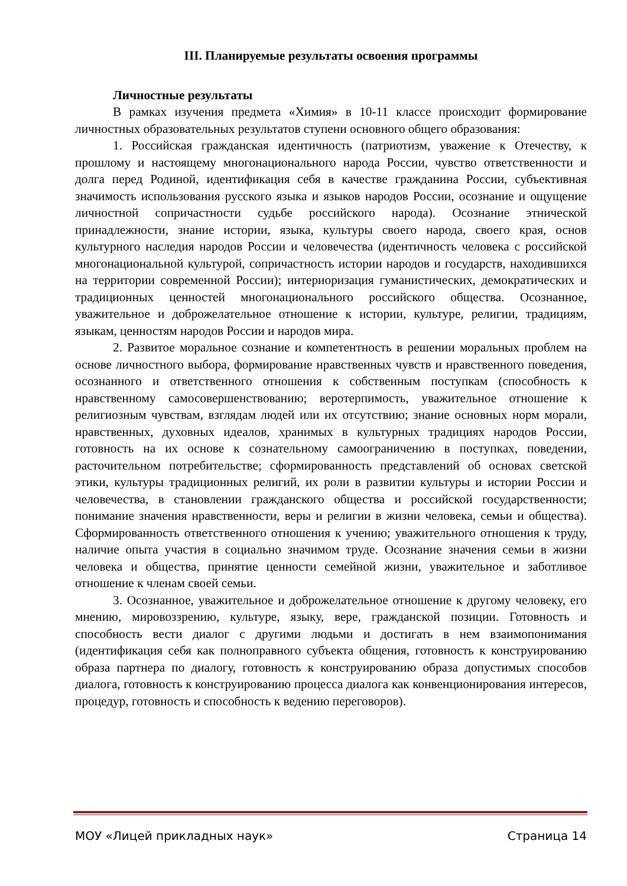III. Планируемые результаты освоения программы
Личностные результаты
В рамках изучения предмета «Химия» в 10-11 классе происходит формирование личностных образовательных результатов ступени основного общего образования:
1. Российская гражданская идентичность (патриотизм, уважение к Отечеству, к прошлому и настоящему многонационального народа России, чувство ответственности и долга перед Родиной, идентификация себя в качестве гражданина России, субъективная значимость использования русского языка и языков народов России, осознание и ощущение личностной сопричастности судьбе российского народа). Осознание этнической принадлежности, знание истории, языка, культуры своего народа, своего края, основ культурного наследия народов России и человечества (идентичность человека с российской многонациональной культурой, сопричастность истории народов и государств, находившихся на территории современной России); интериоризация гуманистических, демократических и традиционных ценностей многонационального российского общества. Осознанное, уважительное и доброжелательное отношение к истории, культуре, религии, традициям, языкам, ценностям народов России и народов мира.
2. Развитое моральное сознание и компетентность в решении моральных проблем на основе личностного выбора, формирование нравственных чувств и нравственного поведения, осознанного и ответственного отношения к собственным поступкам (способность к нравственному самосовершенствованию; веротерпимость, уважительное отношение к религиозным чувствам, взглядам людей или их отсутствию; знание основных норм морали, нравственных, духовных идеалов, хранимых в культурных традициях народов России, готовность на их основе к сознательному самоограничению в поступках, поведении, расточительном потребительстве; сформированность представлений об основах светской этики, культуры традиционных религий, их роли в развитии культуры и истории России и человечества, в становлении гражданского общества и российской государственности; понимание значения нравственности, веры и религии в жизни человека, семьи и общества). Сформированность ответственного отношения к учению; уважительного отношения к труду, наличие опыта участия в социально значимом труде. Осознание значения семьи в жизни человека и общества, принятие ценности семейной жизни, уважительное и заботливое отношение к членам своей семьи.
3. Осознанное, уважительное и доброжелательное отношение к другому человеку, его мнению, мировоззрению, культуре, языку, вере, гражданской позиции. Готовность и способность вести диалог с другими людьми и достигать в нем взаимопонимания (идентификация себя как полноправного субъекта общения, готовность к конструированию образа партнера по диалогу, готовность к конструированию образа допустимых способов диалога, готовность к конструированию процесса диалога как конвенционирования интересов, процедур, готовность и способность к ведению переговоров).
МОУ «Лицей прикладных наук» Страница 14